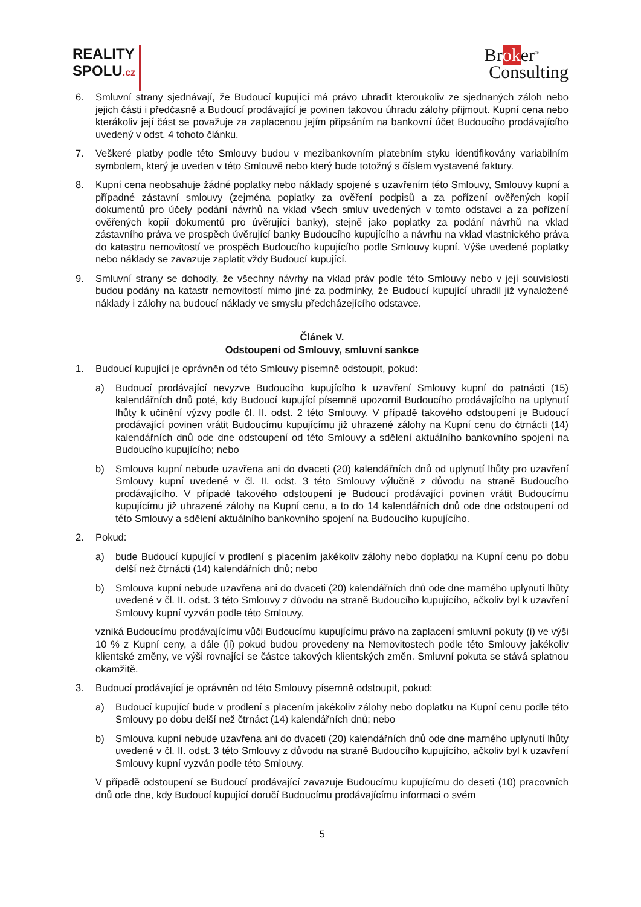REALITY
SPOLU.cz
Broker<sup>®</sup>
Consulting
6. Smluvní strany sjednávají, že Budoucí kupující má právo uhradit kteroukoliv ze sjednaných záloh nebo jejich části i předčasně a Budoucí prodávající je povinen takovou úhradu zálohy přijmout. Kupní cena nebo kterákoliv její část se považuje za zaplacenou jejím připsáním na bankovní účet Budoucího prodávajícího uvedený v odst. 4 tohoto článku.
7. Veškeré platby podle této Smlouvy budou v mezibankovním platebním styku identifikovány variabilním symbolem, který je uveden v této Smlouvě nebo který bude totožný s číslem vystavené faktury.
8. Kupní cena neobsahuje žádné poplatky nebo náklady spojené s uzavřením této Smlouvy, Smlouvy kupní a případné zástavní smlouvy (zejména poplatky za ověření podpisů a za pořízení ověřených kopií dokumentů pro účely podání návrhů na vklad všech smluv uvedených v tomto odstavci a za pořízení ověřených kopií dokumentů pro úvěrující banky), stejně jako poplatky za podání návrhů na vklad zástavního práva ve prospěch úvěrující banky Budoucího kupujícího a návrhu na vklad vlastnického práva do katastru nemovitostí ve prospěch Budoucího kupujícího podle Smlouvy kupní. Výše uvedené poplatky nebo náklady se zavazuje zaplatit vždy Budoucí kupující.
9. Smluvní strany se dohodly, že všechny návrhy na vklad práv podle této Smlouvy nebo v její souvislosti budou podány na katastr nemovitostí mimo jiné za podmínky, že Budoucí kupující uhradil již vynaložené náklady i zálohy na budoucí náklady ve smyslu předcházejícího odstavce.
Článek V.
Odstoupení od Smlouvy, smluvní sankce
1. Budoucí kupující je oprávněn od této Smlouvy písemně odstoupit, pokud:
a) Budoucí prodávající nevyzve Budoucího kupujícího k uzavření Smlouvy kupní do patnácti (15) kalendářních dnů poté, kdy Budoucí kupující písemně upozornil Budoucího prodávajícího na uplynutí lhůty k učinění výzvy podle čl. II. odst. 2 této Smlouvy. V případě takového odstoupení je Budoucí prodávající povinen vrátit Budoucímu kupujícímu již uhrazené zálohy na Kupní cenu do čtrnácti (14) kalendářních dnů ode dne odstoupení od této Smlouvy a sdělení aktuálního bankovního spojení na Budoucího kupujícího; nebo
b) Smlouva kupní nebude uzavřena ani do dvaceti (20) kalendářních dnů od uplynutí lhůty pro uzavření Smlouvy kupní uvedené v čl. II. odst. 3 této Smlouvy výlučně z důvodu na straně Budoucího prodávajícího. V případě takového odstoupení je Budoucí prodávající povinen vrátit Budoucímu kupujícímu již uhrazené zálohy na Kupní cenu, a to do 14 kalendářních dnů ode dne odstoupení od této Smlouvy a sdělení aktuálního bankovního spojení na Budoucího kupujícího.
2. Pokud:
a) bude Budoucí kupující v prodlení s placením jakékoliv zálohy nebo doplatku na Kupní cenu po dobu delší než čtrnácti (14) kalendářních dnů; nebo
b) Smlouva kupní nebude uzavřena ani do dvaceti (20) kalendářních dnů ode dne marného uplynutí lhůty uvedené v čl. II. odst. 3 této Smlouvy z důvodu na straně Budoucího kupujícího, ačkoliv byl k uzavření Smlouvy kupní vyzván podle této Smlouvy,
vzniká Budoucímu prodávajícímu vůči Budoucímu kupujícímu právo na zaplacení smluvní pokuty (i) ve výši 10 % z Kupní ceny, a dále (ii) pokud budou provedeny na Nemovitostech podle této Smlouvy jakékoliv klientské změny, ve výši rovnající se částce takových klientských změn. Smluvní pokuta se stává splatnou okamžitě.
3. Budoucí prodávající je oprávněn od této Smlouvy písemně odstoupit, pokud:
a) Budoucí kupující bude v prodlení s placením jakékoliv zálohy nebo doplatku na Kupní cenu podle této Smlouvy po dobu delší než čtrnáct (14) kalendářních dnů; nebo
b) Smlouva kupní nebude uzavřena ani do dvaceti (20) kalendářních dnů ode dne marného uplynutí lhůty uvedené v čl. II. odst. 3 této Smlouvy z důvodu na straně Budoucího kupujícího, ačkoliv byl k uzavření Smlouvy kupní vyzván podle této Smlouvy.
V případě odstoupení se Budoucí prodávající zavazuje Budoucímu kupujícímu do deseti (10) pracovních dnů ode dne, kdy Budoucí kupující doručí Budoucímu prodávajícímu informaci o svém
5